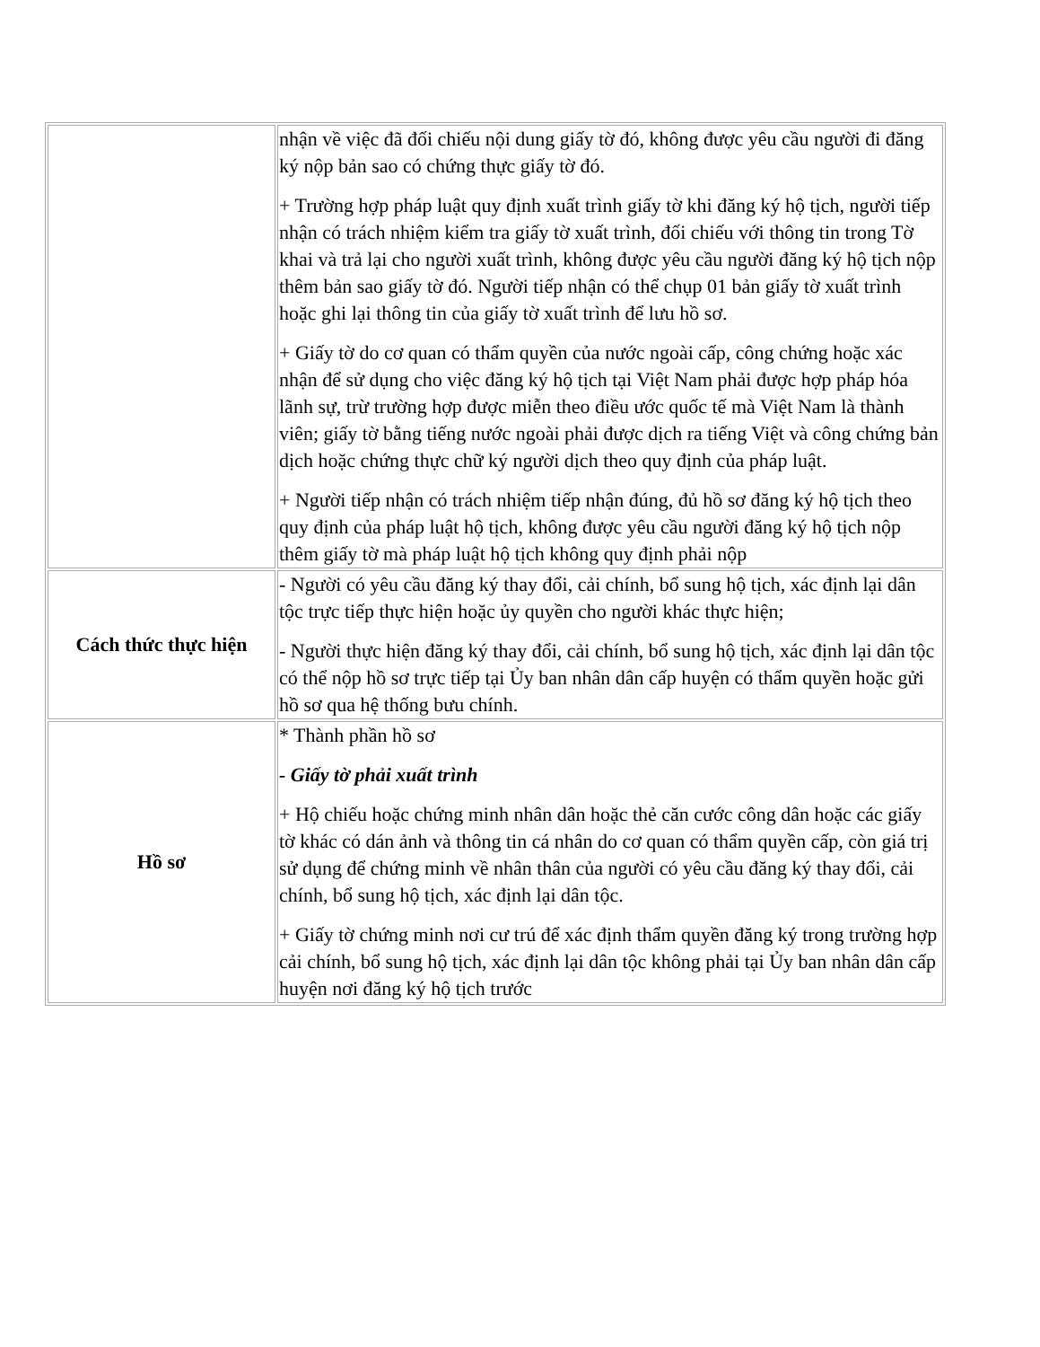| | nhận về việc đã đối chiếu nội dung giấy tờ đó, không được yêu cầu người đi đăng ký nộp bản sao có chứng thực giấy tờ đó. + Trường hợp pháp luật quy định xuất trình giấy tờ khi đăng ký hộ tịch, người tiếp nhận có trách nhiệm kiểm tra giấy tờ xuất trình, đối chiếu với thông tin trong Tờ khai và trả lại cho người xuất trình, không được yêu cầu người đăng ký hộ tịch nộp thêm bản sao giấy tờ đó. Người tiếp nhận có thể chụp 01 bản giấy tờ xuất trình hoặc ghi lại thông tin của giấy tờ xuất trình để lưu hồ sơ. + Giấy tờ do cơ quan có thẩm quyền của nước ngoài cấp, công chứng hoặc xác nhận để sử dụng cho việc đăng ký hộ tịch tại Việt Nam phải được hợp pháp hóa lãnh sự, trừ trường hợp được miễn theo điều ước quốc tế mà Việt Nam là thành viên; giấy tờ bằng tiếng nước ngoài phải được dịch ra tiếng Việt và công chứng bản dịch hoặc chứng thực chữ ký người dịch theo quy định của pháp luật. + Người tiếp nhận có trách nhiệm tiếp nhận đúng, đủ hồ sơ đăng ký hộ tịch theo quy định của pháp luật hộ tịch, không được yêu cầu người đăng ký hộ tịch nộp thêm giấy tờ mà pháp luật hộ tịch không quy định phải nộp |
| Cách thức thực hiện | - Người có yêu cầu đăng ký thay đổi, cải chính, bổ sung hộ tịch, xác định lại dân tộc trực tiếp thực hiện hoặc ủy quyền cho người khác thực hiện; - Người thực hiện đăng ký thay đổi, cải chính, bổ sung hộ tịch, xác định lại dân tộc có thể nộp hồ sơ trực tiếp tại Ủy ban nhân dân cấp huyện có thẩm quyền hoặc gửi hồ sơ qua hệ thống bưu chính. |
| Hồ sơ | * Thành phần hồ sơ - Giấy tờ phải xuất trình + Hộ chiếu hoặc chứng minh nhân dân hoặc thẻ căn cước công dân hoặc các giấy tờ khác có dán ảnh và thông tin cá nhân do cơ quan có thẩm quyền cấp, còn giá trị sử dụng để chứng minh về nhân thân của người có yêu cầu đăng ký thay đổi, cải chính, bổ sung hộ tịch, xác định lại dân tộc. + Giấy tờ chứng minh nơi cư trú để xác định thẩm quyền đăng ký trong trường hợp cải chính, bổ sung hộ tịch, xác định lại dân tộc không phải tại Ủy ban nhân dân cấp huyện nơi đăng ký hộ tịch trước |